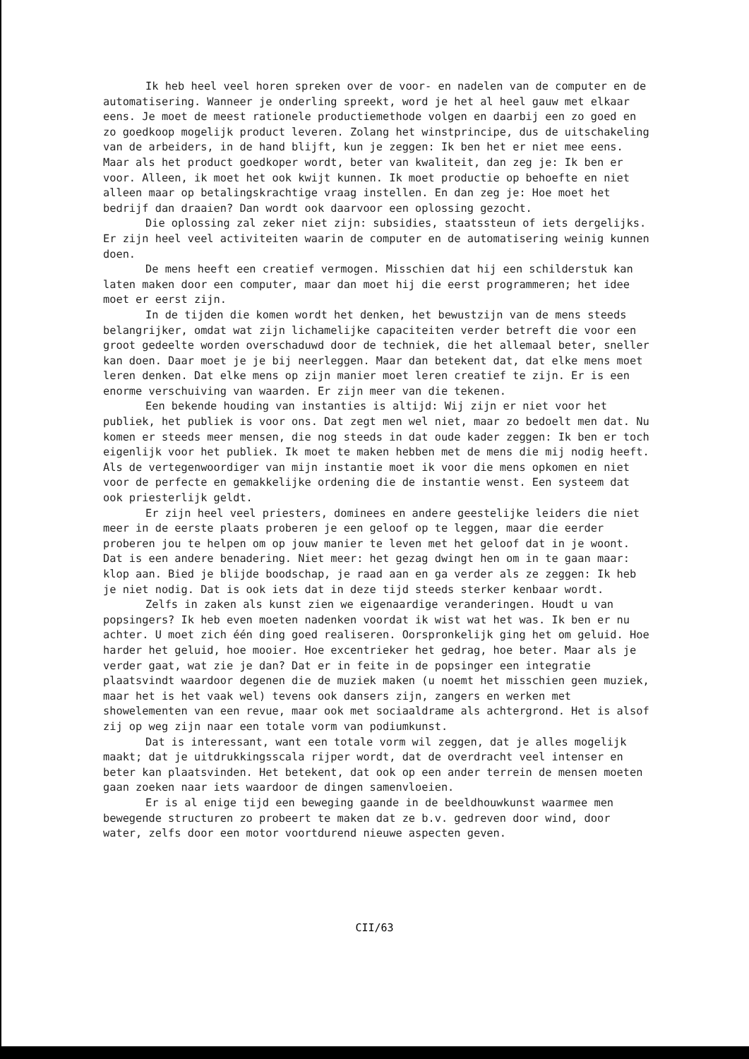Ik heb heel veel horen spreken over de voor- en nadelen van de computer en de automatisering. Wanneer je onderling spreekt, word je het al heel gauw met elkaar eens. Je moet de meest rationele productiemethode volgen en daarbij een zo goed en zo goedkoop mogelijk product leveren. Zolang het winstprincipe, dus de uitschakeling van de arbeiders, in de hand blijft, kun je zeggen: Ik ben het er niet mee eens. Maar als het product goedkoper wordt, beter van kwaliteit, dan zeg je: Ik ben er voor. Alleen, ik moet het ook kwijt kunnen. Ik moet productie op behoefte en niet alleen maar op betalingskrachtige vraag instellen. En dan zeg je: Hoe moet het bedrijf dan draaien? Dan wordt ook daarvoor een oplossing gezocht.
Die oplossing zal zeker niet zijn: subsidies, staatssteun of iets dergelijks. Er zijn heel veel activiteiten waarin de computer en de automatisering weinig kunnen doen.
De mens heeft een creatief vermogen. Misschien dat hij een schilderstuk kan laten maken door een computer, maar dan moet hij die eerst programmeren; het idee moet er eerst zijn.
In de tijden die komen wordt het denken, het bewustzijn van de mens steeds belangrijker, omdat wat zijn lichamelijke capaciteiten verder betreft die voor een groot gedeelte worden overschaduwd door de techniek, die het allemaal beter, sneller kan doen. Daar moet je je bij neerleggen. Maar dan betekent dat, dat elke mens moet leren denken. Dat elke mens op zijn manier moet leren creatief te zijn. Er is een enorme verschuiving van waarden. Er zijn meer van die tekenen.
Een bekende houding van instanties is altijd: Wij zijn er niet voor het publiek, het publiek is voor ons. Dat zegt men wel niet, maar zo bedoelt men dat. Nu komen er steeds meer mensen, die nog steeds in dat oude kader zeggen: Ik ben er toch eigenlijk voor het publiek. Ik moet te maken hebben met de mens die mij nodig heeft. Als de vertegenwoordiger van mijn instantie moet ik voor die mens opkomen en niet voor de perfecte en gemakkelijke ordening die de instantie wenst. Een systeem dat ook priesterlijk geldt.
Er zijn heel veel priesters, dominees en andere geestelijke leiders die niet meer in de eerste plaats proberen je een geloof op te leggen, maar die eerder proberen jou te helpen om op jouw manier te leven met het geloof dat in je woont. Dat is een andere benadering. Niet meer: het gezag dwingt hen om in te gaan maar: klop aan. Bied je blijde boodschap, je raad aan en ga verder als ze zeggen: Ik heb je niet nodig. Dat is ook iets dat in deze tijd steeds sterker kenbaar wordt.
Zelfs in zaken als kunst zien we eigenaardige veranderingen. Houdt u van popsingers? Ik heb even moeten nadenken voordat ik wist wat het was. Ik ben er nu achter. U moet zich één ding goed realiseren. Oorspronkelijk ging het om geluid. Hoe harder het geluid, hoe mooier. Hoe excentrieker het gedrag, hoe beter. Maar als je verder gaat, wat zie je dan? Dat er in feite in de popsinger een integratie plaatsvindt waardoor degenen die de muziek maken (u noemt het misschien geen muziek, maar het is het vaak wel) tevens ook dansers zijn, zangers en werken met showelementen van een revue, maar ook met sociaaldrame als achtergrond. Het is alsof zij op weg zijn naar een totale vorm van podiumkunst.
Dat is interessant, want een totale vorm wil zeggen, dat je alles mogelijk maakt; dat je uitdrukkingsscala rijper wordt, dat de overdracht veel intenser en beter kan plaatsvinden. Het betekent, dat ook op een ander terrein de mensen moeten gaan zoeken naar iets waardoor de dingen samenvloeien.
Er is al enige tijd een beweging gaande in de beeldhouwkunst waarmee men bewegende structuren zo probeert te maken dat ze b.v. gedreven door wind, door water, zelfs door een motor voortdurend nieuwe aspecten geven.
CII/63